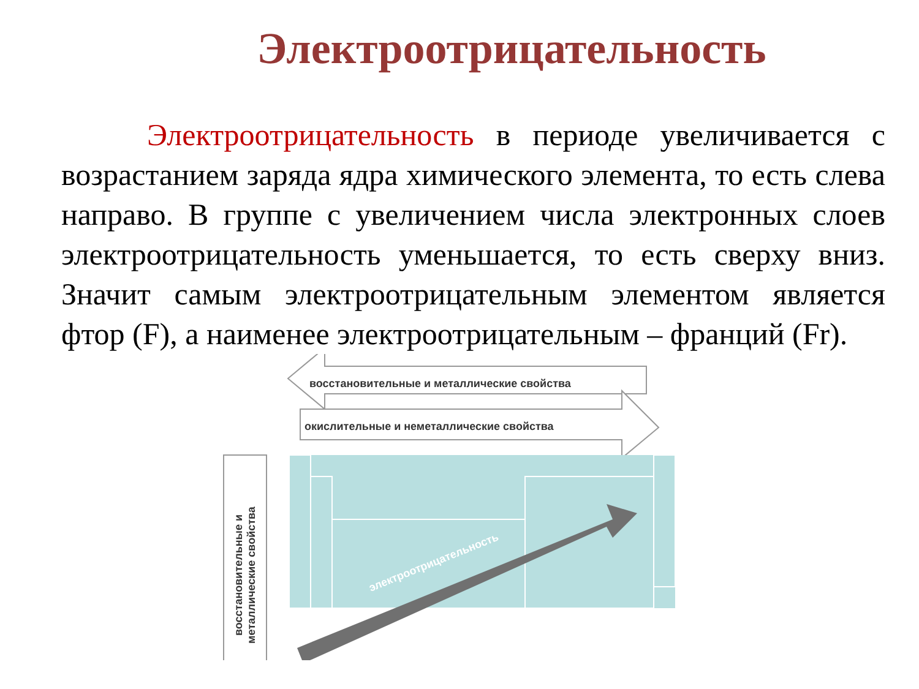Электроотрицательность
Электроотрицательность в периоде увеличивается с возрастанием заряда ядра химического элемента, то есть слева направо. В группе с увеличением числа электронных слоев электроотрицательность уменьшается, то есть сверху вниз. Значит самым электроотрицательным элементом является фтор (F), а наименее электроотрицательным – франций (Fr).
восстановительные и металлические свойства
окислительные и неметаллические свойства
электроотрицательность восстановительные и металлические свойства